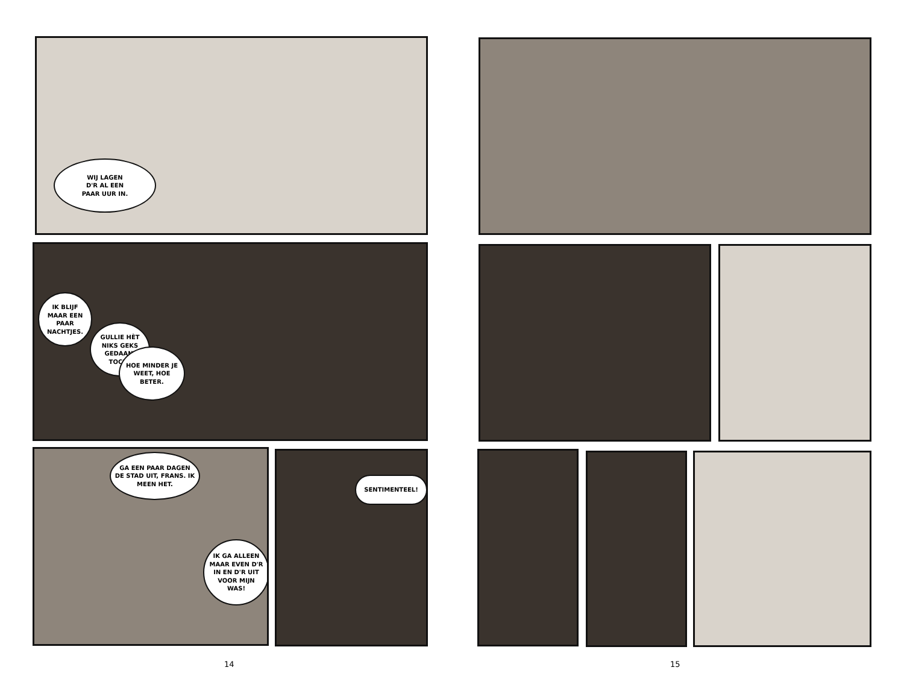WIJ LAGEN
D'R AL EEN
PAAR UUR IN.
IK BLIJF MAAR EEN PAAR NACHTJES.
GULLIE HÈT NIKS GEKS GEDAAN, TOCH?
HOE MINDER JE WEET, HOE BETER.
GA EEN PAAR DAGEN DE STAD UIT, FRANS. IK MEEN HET.
IK GA ALLEEN MAAR EVEN D'R IN EN D'R UIT VOOR MIJN WAS!
SENTIMENTEEL!
14
15